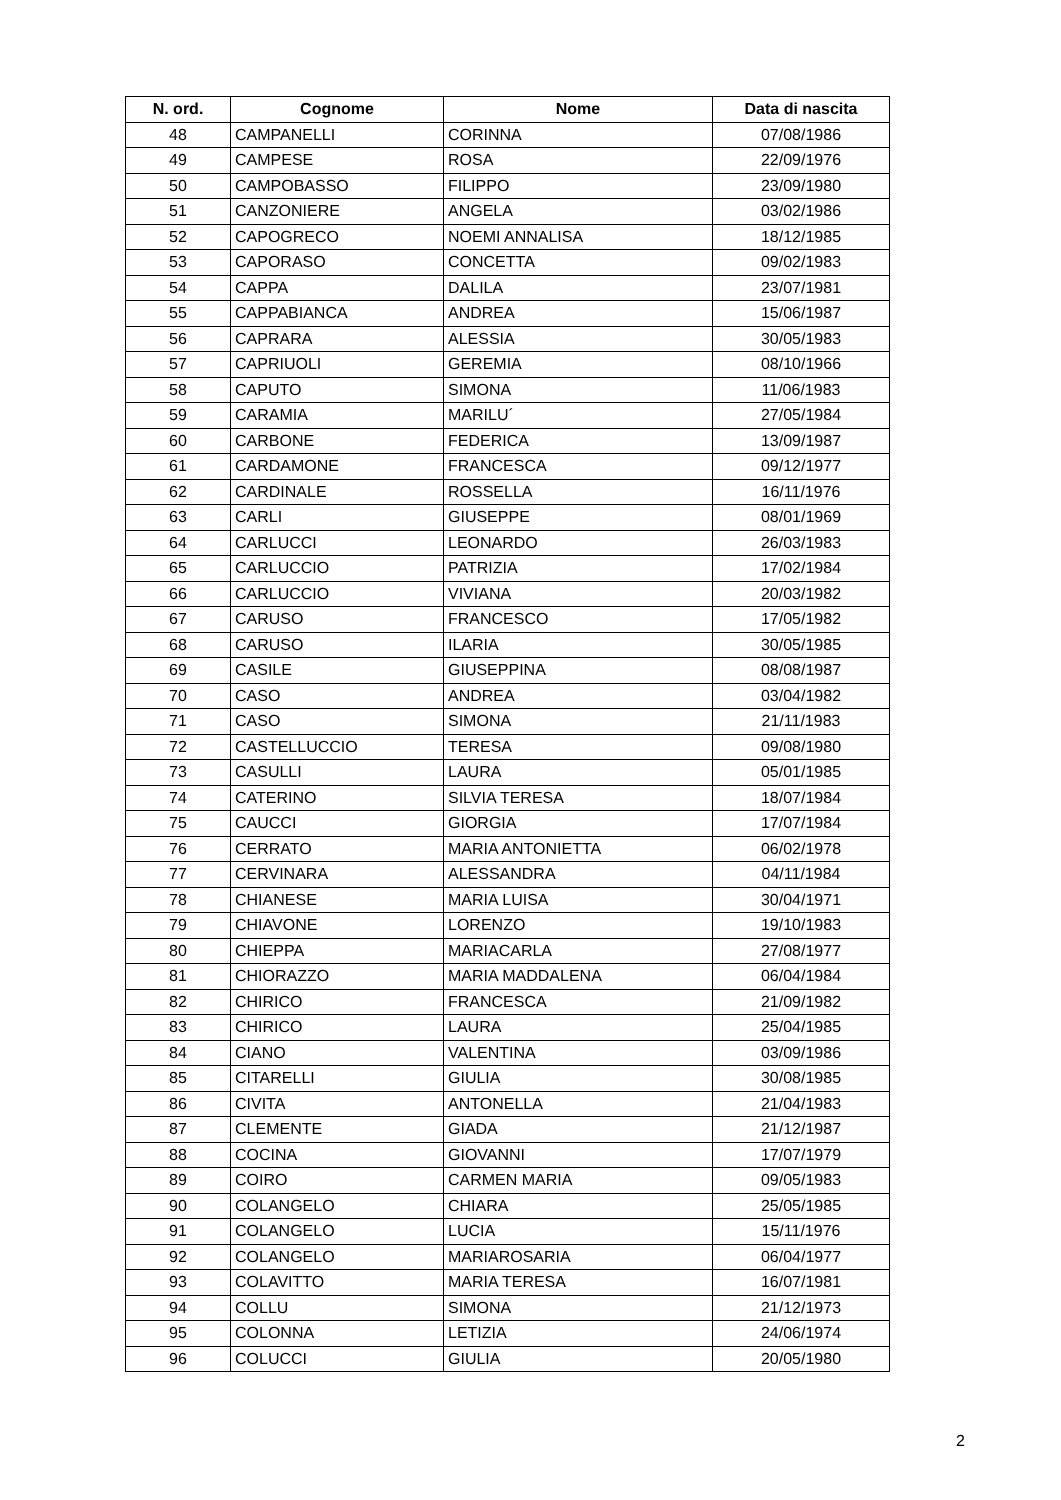| N. ord. | Cognome | Nome | Data di nascita |
| --- | --- | --- | --- |
| 48 | CAMPANELLI | CORINNA | 07/08/1986 |
| 49 | CAMPESE | ROSA | 22/09/1976 |
| 50 | CAMPOBASSO | FILIPPO | 23/09/1980 |
| 51 | CANZONIERE | ANGELA | 03/02/1986 |
| 52 | CAPOGRECO | NOEMI ANNALISA | 18/12/1985 |
| 53 | CAPORASO | CONCETTA | 09/02/1983 |
| 54 | CAPPA | DALILA | 23/07/1981 |
| 55 | CAPPABIANCA | ANDREA | 15/06/1987 |
| 56 | CAPRARA | ALESSIA | 30/05/1983 |
| 57 | CAPRIUOLI | GEREMIA | 08/10/1966 |
| 58 | CAPUTO | SIMONA | 11/06/1983 |
| 59 | CARAMIA | MARILU´ | 27/05/1984 |
| 60 | CARBONE | FEDERICA | 13/09/1987 |
| 61 | CARDAMONE | FRANCESCA | 09/12/1977 |
| 62 | CARDINALE | ROSSELLA | 16/11/1976 |
| 63 | CARLI | GIUSEPPE | 08/01/1969 |
| 64 | CARLUCCI | LEONARDO | 26/03/1983 |
| 65 | CARLUCCIO | PATRIZIA | 17/02/1984 |
| 66 | CARLUCCIO | VIVIANA | 20/03/1982 |
| 67 | CARUSO | FRANCESCO | 17/05/1982 |
| 68 | CARUSO | ILARIA | 30/05/1985 |
| 69 | CASILE | GIUSEPPINA | 08/08/1987 |
| 70 | CASO | ANDREA | 03/04/1982 |
| 71 | CASO | SIMONA | 21/11/1983 |
| 72 | CASTELLUCCIO | TERESA | 09/08/1980 |
| 73 | CASULLI | LAURA | 05/01/1985 |
| 74 | CATERINO | SILVIA TERESA | 18/07/1984 |
| 75 | CAUCCI | GIORGIA | 17/07/1984 |
| 76 | CERRATO | MARIA ANTONIETTA | 06/02/1978 |
| 77 | CERVINARA | ALESSANDRA | 04/11/1984 |
| 78 | CHIANESE | MARIA LUISA | 30/04/1971 |
| 79 | CHIAVONE | LORENZO | 19/10/1983 |
| 80 | CHIEPPA | MARIACARLA | 27/08/1977 |
| 81 | CHIORAZZO | MARIA MADDALENA | 06/04/1984 |
| 82 | CHIRICO | FRANCESCA | 21/09/1982 |
| 83 | CHIRICO | LAURA | 25/04/1985 |
| 84 | CIANO | VALENTINA | 03/09/1986 |
| 85 | CITARELLI | GIULIA | 30/08/1985 |
| 86 | CIVITA | ANTONELLA | 21/04/1983 |
| 87 | CLEMENTE | GIADA | 21/12/1987 |
| 88 | COCINA | GIOVANNI | 17/07/1979 |
| 89 | COIRO | CARMEN MARIA | 09/05/1983 |
| 90 | COLANGELO | CHIARA | 25/05/1985 |
| 91 | COLANGELO | LUCIA | 15/11/1976 |
| 92 | COLANGELO | MARIAROSARIA | 06/04/1977 |
| 93 | COLAVITTO | MARIA TERESA | 16/07/1981 |
| 94 | COLLU | SIMONA | 21/12/1973 |
| 95 | COLONNA | LETIZIA | 24/06/1974 |
| 96 | COLUCCI | GIULIA | 20/05/1980 |
2